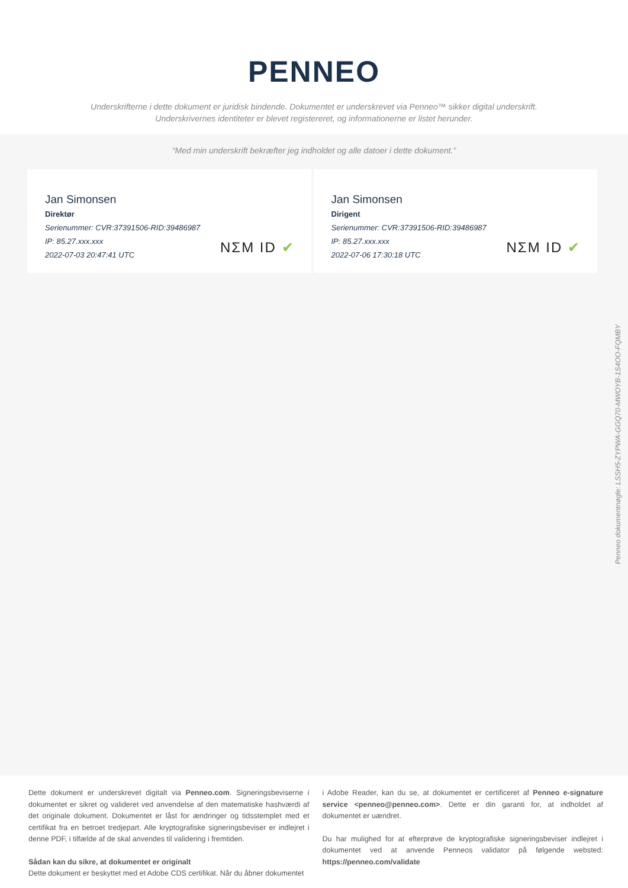PENNEO
Underskrifterne i dette dokument er juridisk bindende. Dokumentet er underskrevet via Penneo™ sikker digital underskrift.
Underskrivernes identiteter er blevet registereret, og informationerne er listet herunder.
“Med min underskrift bekræfter jeg indholdet og alle datoer i dette dokument.”
Jan Simonsen
Direktør
Serienummer: CVR:37391506-RID:39486987
IP: 85.27.xxx.xxx
2022-07-03 20:47:41 UTC
NΣM ID ✔
Jan Simonsen
Dirigent
Serienummer: CVR:37391506-RID:39486987
IP: 85.27.xxx.xxx
2022-07-06 17:30:18 UTC
NΣM ID ✔
Penneo dokumentnøgle: LSSH5-ZYPWA-GGQ70-MWOYB-1S4OO-FQMBY
Dette dokument er underskrevet digitalt via Penneo.com. Signeringsbeviserne i dokumentet er sikret og valideret ved anvendelse af den matematiske hashværdi af det originale dokument. Dokumentet er låst for ændringer og tidsstemplet med et certifikat fra en betroet tredjepart. Alle kryptografiske signeringsbeviser er indlejret i denne PDF, i tilfælde af de skal anvendes til validering i fremtiden.
Sådan kan du sikre, at dokumentet er originalt
Dette dokument er beskyttet med et Adobe CDS certifikat. Når du åbner dokumentet
i Adobe Reader, kan du se, at dokumentet er certificeret af Penneo e-signature service <penneo@penneo.com>. Dette er din garanti for, at indholdet af dokumentet er uændret.
Du har mulighed for at efterprøve de kryptografiske signeringsbeviser indlejret i dokumentet ved at anvende Penneos validator på følgende websted: https://penneo.com/validate